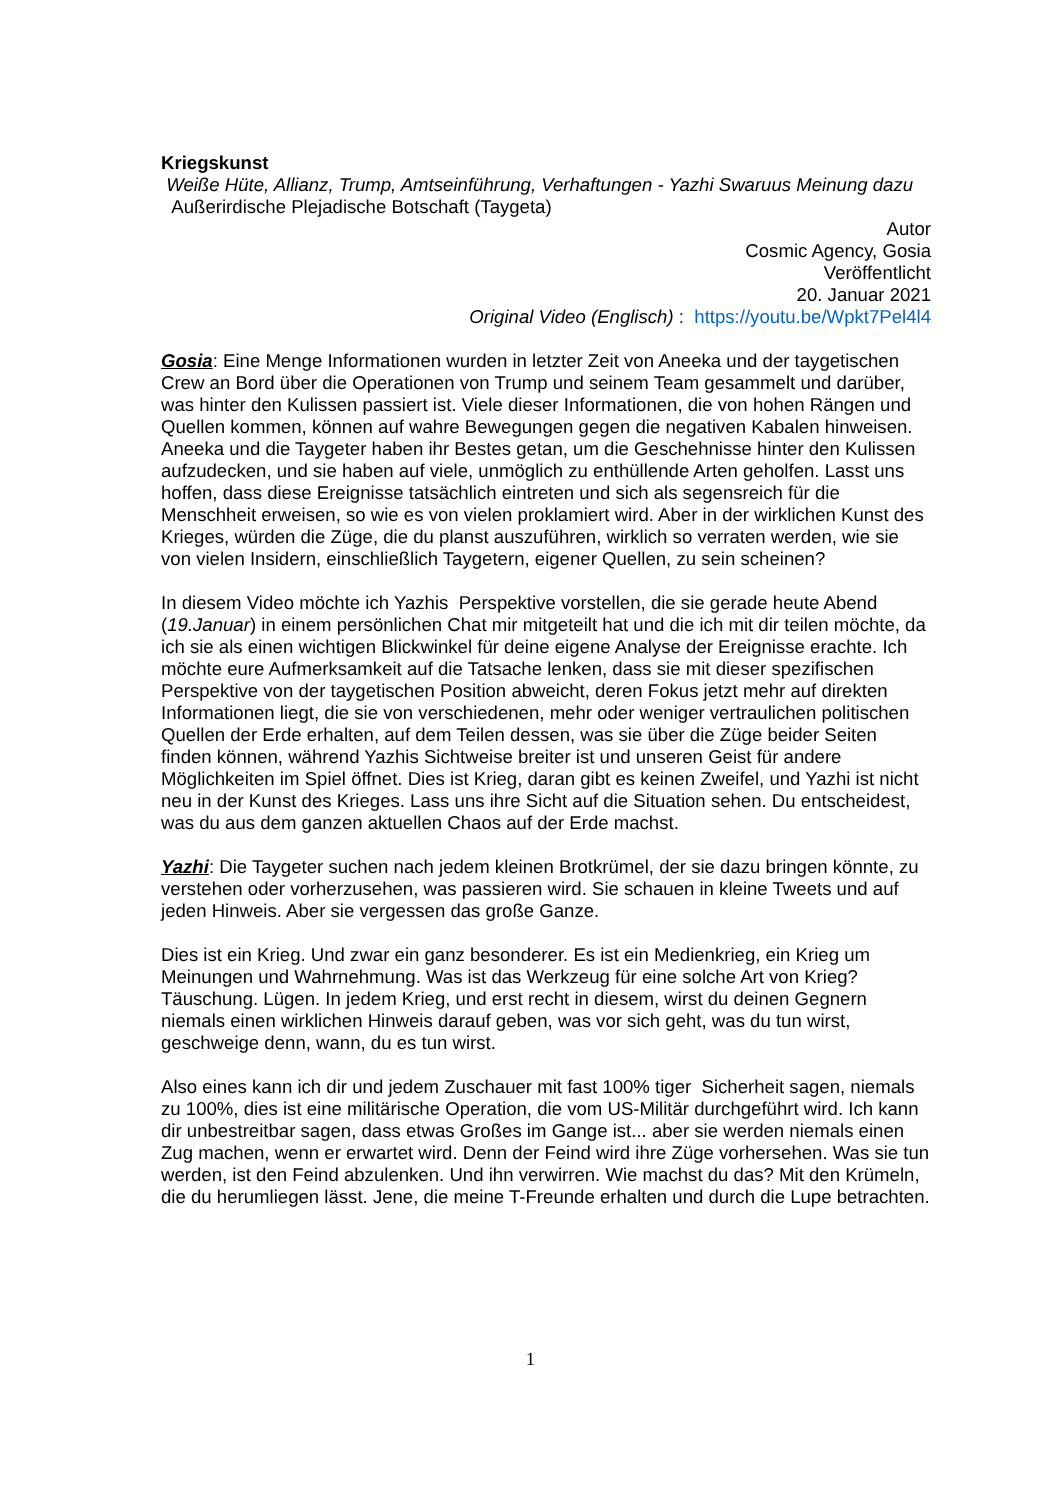Kriegskunst
Weiße Hüte, Allianz, Trump, Amtseinführung, Verhaftungen - Yazhi Swaruus Meinung dazu
Außerirdische Plejadische Botschaft (Taygeta)
Autor
Cosmic Agency, Gosia
Veröffentlicht
20. Januar 2021
Original Video (Englisch) : https://youtu.be/Wpkt7Pel4l4
Gosia: Eine Menge Informationen wurden in letzter Zeit von Aneeka und der taygetischen Crew an Bord über die Operationen von Trump und seinem Team gesammelt und darüber, was hinter den Kulissen passiert ist. Viele dieser Informationen, die von hohen Rängen und Quellen kommen, können auf wahre Bewegungen gegen die negativen Kabalen hinweisen. Aneeka und die Taygeter haben ihr Bestes getan, um die Geschehnisse hinter den Kulissen aufzudecken, und sie haben auf viele, unmöglich zu enthüllende Arten geholfen. Lasst uns hoffen, dass diese Ereignisse tatsächlich eintreten und sich als segensreich für die Menschheit erweisen, so wie es von vielen proklamiert wird. Aber in der wirklichen Kunst des Krieges, würden die Züge, die du planst auszuführen, wirklich so verraten werden, wie sie von vielen Insidern, einschließlich Taygetern, eigener Quellen, zu sein scheinen?
In diesem Video möchte ich Yazhis Perspektive vorstellen, die sie gerade heute Abend (19.Januar) in einem persönlichen Chat mir mitgeteilt hat und die ich mit dir teilen möchte, da ich sie als einen wichtigen Blickwinkel für deine eigene Analyse der Ereignisse erachte. Ich möchte eure Aufmerksamkeit auf die Tatsache lenken, dass sie mit dieser spezifischen Perspektive von der taygetischen Position abweicht, deren Fokus jetzt mehr auf direkten Informationen liegt, die sie von verschiedenen, mehr oder weniger vertraulichen politischen Quellen der Erde erhalten, auf dem Teilen dessen, was sie über die Züge beider Seiten finden können, während Yazhis Sichtweise breiter ist und unseren Geist für andere Möglichkeiten im Spiel öffnet. Dies ist Krieg, daran gibt es keinen Zweifel, und Yazhi ist nicht neu in der Kunst des Krieges. Lass uns ihre Sicht auf die Situation sehen. Du entscheidest, was du aus dem ganzen aktuellen Chaos auf der Erde machst.
Yazhi: Die Taygeter suchen nach jedem kleinen Brotkrümel, der sie dazu bringen könnte, zu verstehen oder vorherzusehen, was passieren wird. Sie schauen in kleine Tweets und auf jeden Hinweis. Aber sie vergessen das große Ganze.
Dies ist ein Krieg. Und zwar ein ganz besonderer. Es ist ein Medienkrieg, ein Krieg um Meinungen und Wahrnehmung. Was ist das Werkzeug für eine solche Art von Krieg? Täuschung. Lügen. In jedem Krieg, und erst recht in diesem, wirst du deinen Gegnern niemals einen wirklichen Hinweis darauf geben, was vor sich geht, was du tun wirst, geschweige denn, wann, du es tun wirst.
Also eines kann ich dir und jedem Zuschauer mit fast 100% tiger Sicherheit sagen, niemals zu 100%, dies ist eine militärische Operation, die vom US-Militär durchgeführt wird. Ich kann dir unbestreitbar sagen, dass etwas Großes im Gange ist... aber sie werden niemals einen Zug machen, wenn er erwartet wird. Denn der Feind wird ihre Züge vorhersehen. Was sie tun werden, ist den Feind abzulenken. Und ihn verwirren. Wie machst du das? Mit den Krümeln, die du herumliegen lässt. Jene, die meine T-Freunde erhalten und durch die Lupe betrachten.
1